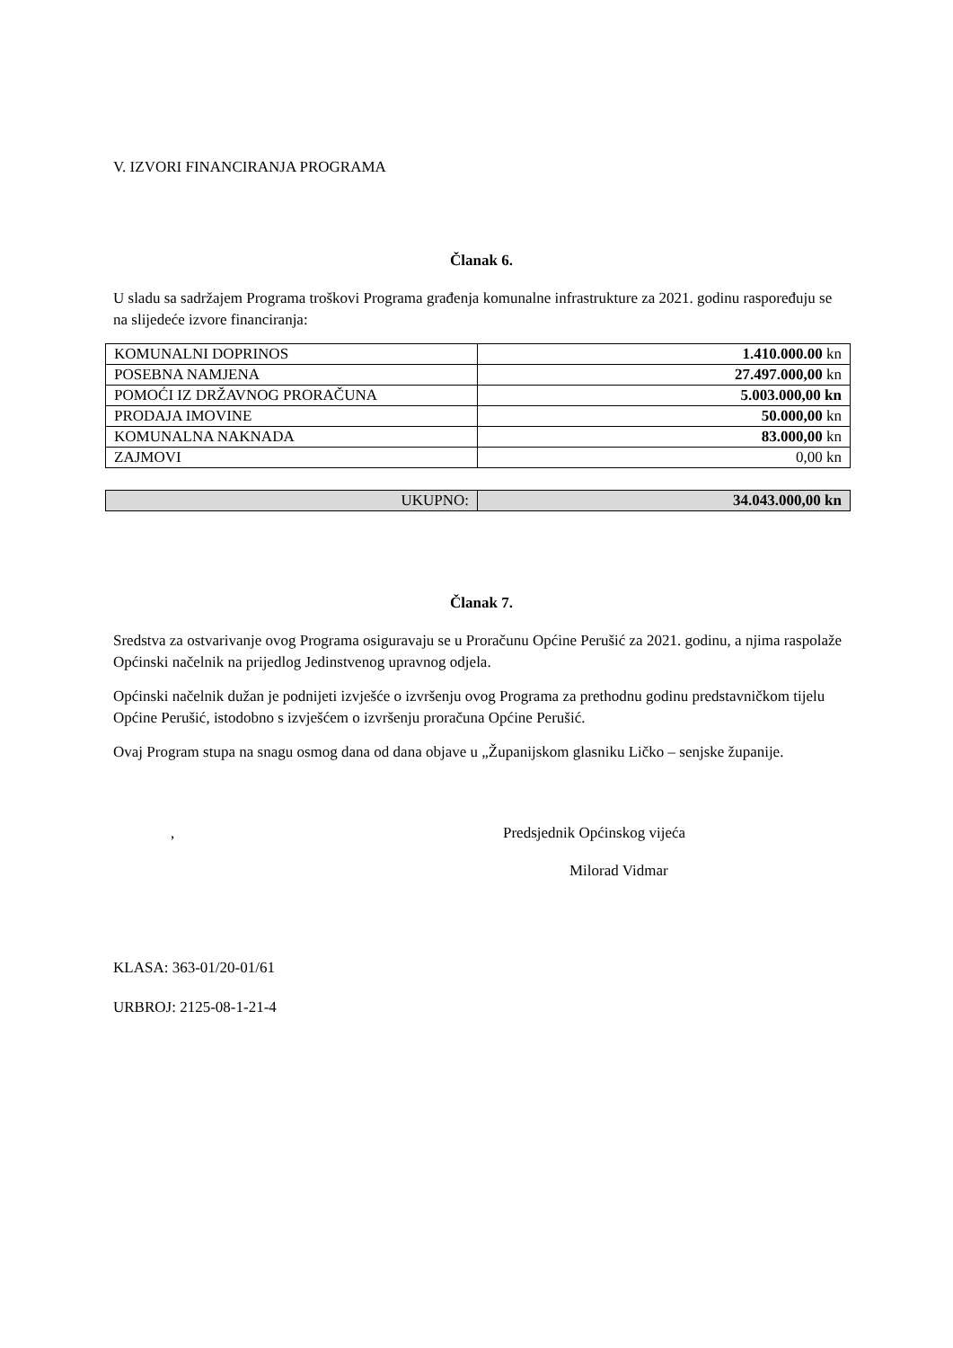V. IZVORI FINANCIRANJA PROGRAMA
Članak 6.
U sladu sa sadržajem Programa troškovi Programa građenja komunalne infrastrukture za 2021. godinu raspoređuju se na slijedeće izvore financiranja:
| KOMUNALNI DOPRINOS | 1.410.000.00 kn |
| POSEBNA NAMJENA | 27.497.000,00 kn |
| POMOĆI IZ DRŽAVNOG PRORAČUNA | 5.003.000,00 kn |
| PRODAJA IMOVINE | 50.000,00 kn |
| KOMUNALNA NAKNADA | 83.000,00 kn |
| ZAJMOVI | 0,00 kn |
| UKUPNO: | 34.043.000,00 kn |
Članak 7.
Sredstva za ostvarivanje ovog Programa osiguravaju se u Proračunu Općine Perušić za 2021. godinu, a njima raspolaže Općinski načelnik na prijedlog Jedinstvenog upravnog odjela.
Općinski načelnik dužan je podnijeti izvješće o izvršenju ovog Programa za prethodnu godinu predstavničkom tijelu Općine Perušić, istodobno s izvješćem o izvršenju proračuna Općine Perušić.
Ovaj Program stupa na snagu osmog dana od dana objave u „Županijskom glasniku Ličko – senjske županije.
, Predsjednik Općinskog vijeća
Milorad Vidmar
KLASA: 363-01/20-01/61
URBROJ: 2125-08-1-21-4